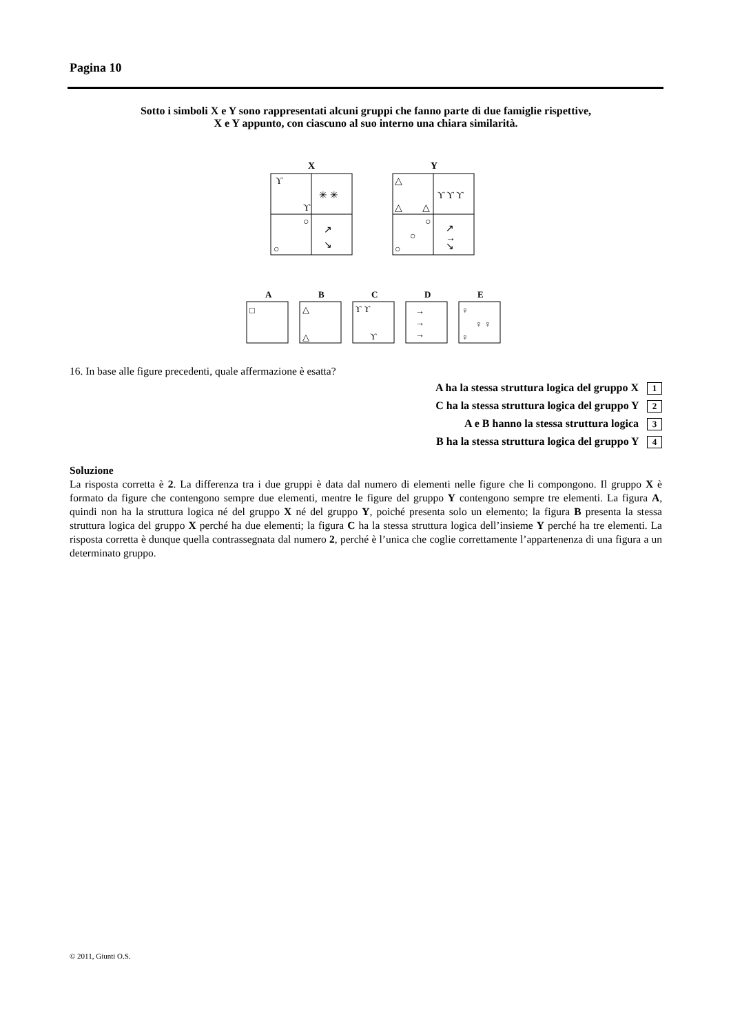Pagina 10
Sotto i simboli X e Y sono rappresentati alcuni gruppi che fanno parte di due famiglie rispettive,
X e Y appunto, con ciascuno al suo interno una chiara similarità.
X
Y
ϒ
ϒ
✳ ✳
○
○
↗
↘
△
△
△
ϒ ϒ ϒ
○
○
○
↗
→
↘
A
□
B
△
△
C
ϒ ϒ
ϒ
D
→
→
→
E
♀
♀ ♀
♀
16. In base alle figure precedenti, quale affermazione è esatta?
A ha la stessa struttura logica del gruppo X 1
C ha la stessa struttura logica del gruppo Y 2
A e B hanno la stessa struttura logica 3
B ha la stessa struttura logica del gruppo Y 4
Soluzione
La risposta corretta è 2. La differenza tra i due gruppi è data dal numero di elementi nelle figure che li compongono. Il gruppo X è formato da figure che contengono sempre due elementi, mentre le figure del gruppo Y contengono sempre tre elementi. La figura A, quindi non ha la struttura logica né del gruppo X né del gruppo Y, poiché presenta solo un elemento; la figura B presenta la stessa struttura logica del gruppo X perché ha due elementi; la figura C ha la stessa struttura logica dell’insieme Y perché ha tre elementi. La risposta corretta è dunque quella contrassegnata dal numero 2, perché è l’unica che coglie correttamente l’appartenenza di una figura a un determinato gruppo.
© 2011, Giunti O.S.